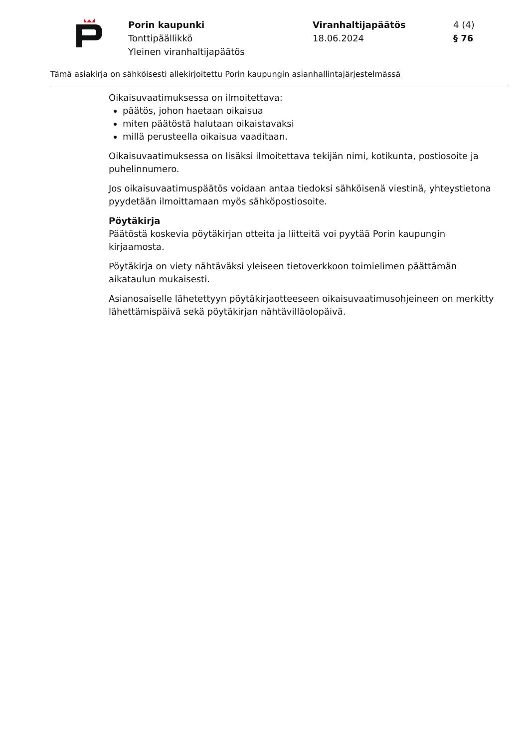Porin kaupunki
Tonttipäällikkö
Yleinen viranhaltijapäätös
Viranhaltijapäätös
18.06.2024
4 (4)
§ 76
Tämä asiakirja on sähköisesti allekirjoitettu Porin kaupungin asianhallintajärjestelmässä
Oikaisuvaatimuksessa on ilmoitettava:
päätös, johon haetaan oikaisua
miten päätöstä halutaan oikaistavaksi
millä perusteella oikaisua vaaditaan.
Oikaisuvaatimuksessa on lisäksi ilmoitettava tekijän nimi, kotikunta, postiosoite ja puhelinnumero.
Jos oikaisuvaatimuspäätös voidaan antaa tiedoksi sähköisenä viestinä, yhteystietona pyydetään ilmoittamaan myös sähköpostiosoite.
Pöytäkirja
Päätöstä koskevia pöytäkirjan otteita ja liitteitä voi pyytää Porin kaupungin kirjaamosta.
Pöytäkirja on viety nähtäväksi yleiseen tietoverkkoon toimielimen päättämän aikataulun mukaisesti.
Asianosaiselle lähetettyyn pöytäkirjaotteeseen oikaisuvaatimusohjeineen on merkitty lähettämispäivä sekä pöytäkirjan nähtävilläolopäivä.